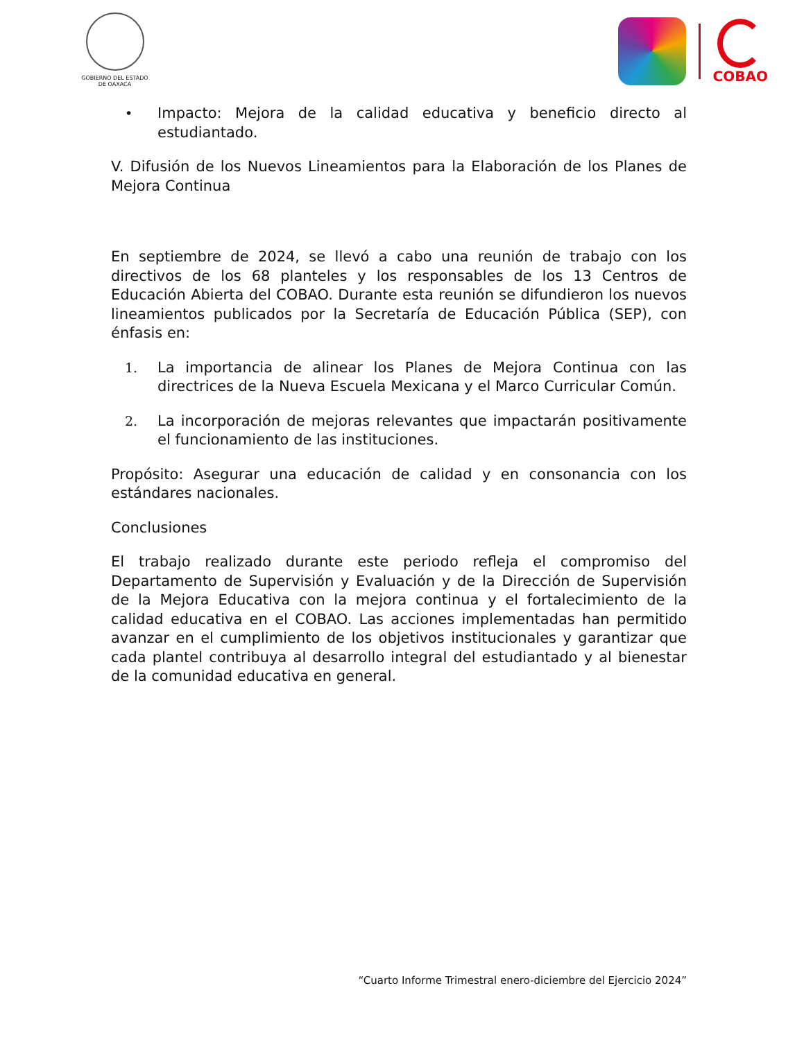GOBIERNO DEL ESTADO
DE OAXACA
COBAO
• Impacto: Mejora de la calidad educativa y beneficio directo al estudiantado.
V. Difusión de los Nuevos Lineamientos para la Elaboración de los Planes de Mejora Continua
En septiembre de 2024, se llevó a cabo una reunión de trabajo con los directivos de los 68 planteles y los responsables de los 13 Centros de Educación Abierta del COBAO. Durante esta reunión se difundieron los nuevos lineamientos publicados por la Secretaría de Educación Pública (SEP), con énfasis en:
1. La importancia de alinear los Planes de Mejora Continua con las directrices de la Nueva Escuela Mexicana y el Marco Curricular Común.
2. La incorporación de mejoras relevantes que impactarán positivamente el funcionamiento de las instituciones.
Propósito: Asegurar una educación de calidad y en consonancia con los estándares nacionales.
Conclusiones
El trabajo realizado durante este periodo refleja el compromiso del Departamento de Supervisión y Evaluación y de la Dirección de Supervisión de la Mejora Educativa con la mejora continua y el fortalecimiento de la calidad educativa en el COBAO. Las acciones implementadas han permitido avanzar en el cumplimiento de los objetivos institucionales y garantizar que cada plantel contribuya al desarrollo integral del estudiantado y al bienestar de la comunidad educativa en general.
“Cuarto Informe Trimestral enero-diciembre del Ejercicio 2024”